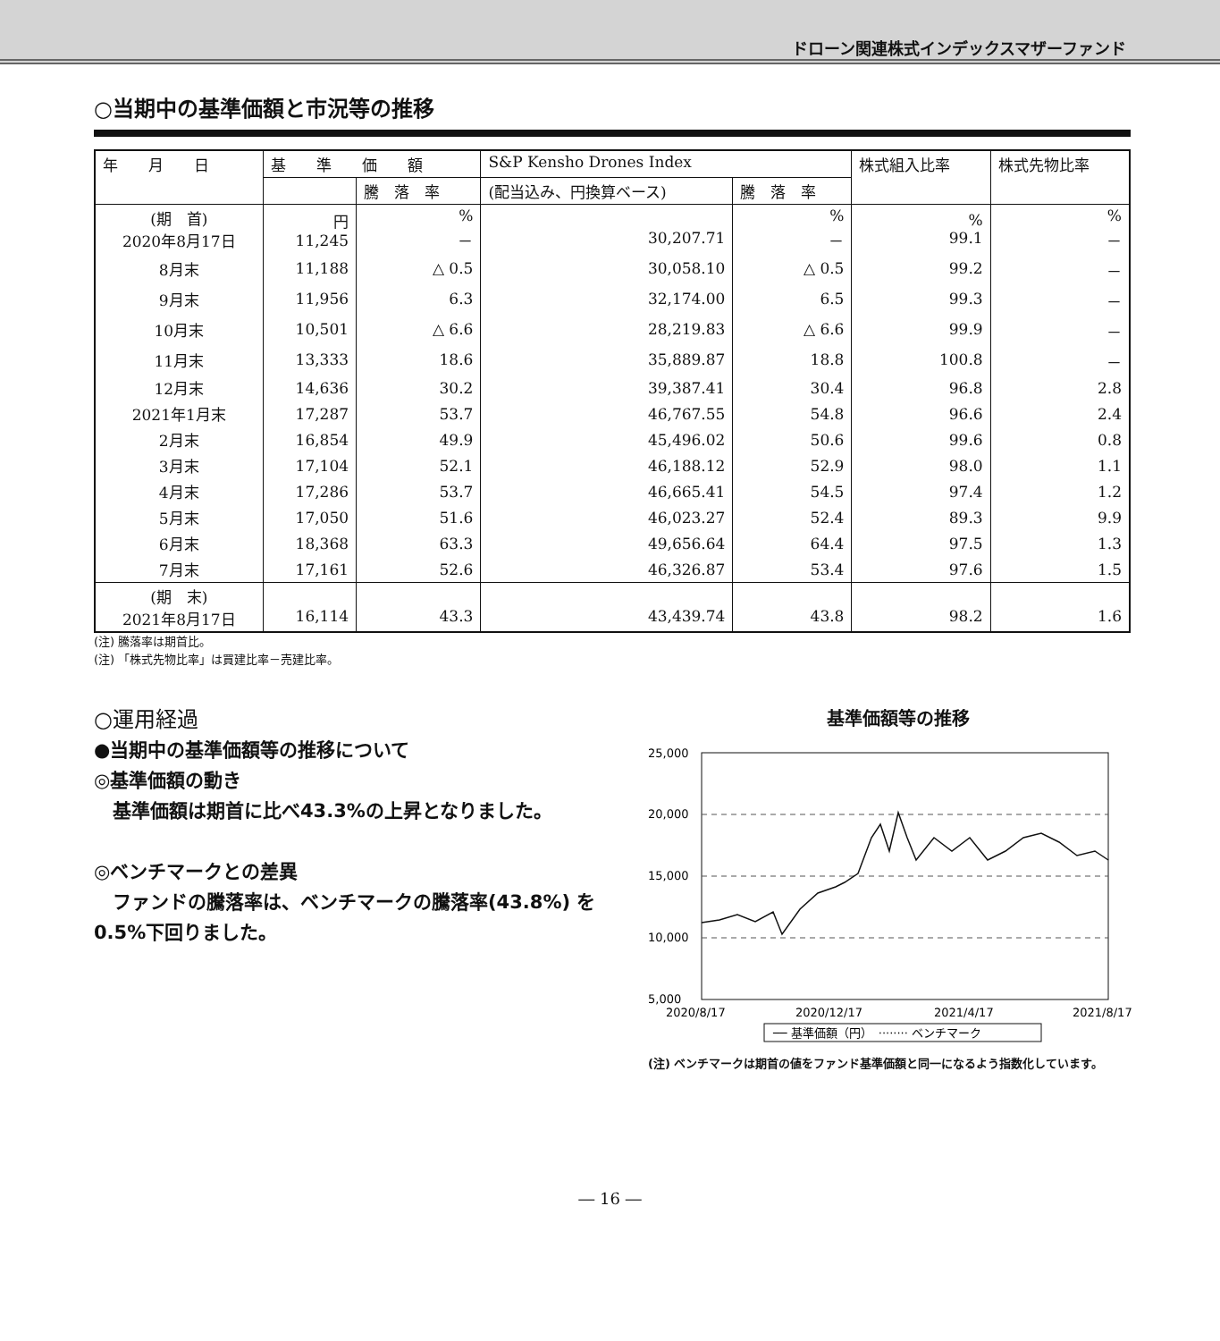ドローン関連株式インデックスマザーファンド
○当期中の基準価額と市況等の推移
| 年 月 日 | 基 準 価 額 | | S&P Kensho Drones Index | | 株式組入比率 | 株式先物比率 |
| --- | --- | --- | --- | --- | --- | --- |
| | | 騰 落 率 | (配当込み、円換算ベース) | 騰 落 率 | | |
| (期 首) 2020年8月17日 | 円 11,245 | % － | 30,207.71 | % － | % 99.1 | % － |
| 8月末 | 11,188 | △ 0.5 | 30,058.10 | △ 0.5 | 99.2 | － |
| 9月末 | 11,956 | 6.3 | 32,174.00 | 6.5 | 99.3 | － |
| 10月末 | 10,501 | △ 6.6 | 28,219.83 | △ 6.6 | 99.9 | － |
| 11月末 | 13,333 | 18.6 | 35,889.87 | 18.8 | 100.8 | － |
| 12月末 | 14,636 | 30.2 | 39,387.41 | 30.4 | 96.8 | 2.8 |
| 2021年1月末 | 17,287 | 53.7 | 46,767.55 | 54.8 | 96.6 | 2.4 |
| 2月末 | 16,854 | 49.9 | 45,496.02 | 50.6 | 99.6 | 0.8 |
| 3月末 | 17,104 | 52.1 | 46,188.12 | 52.9 | 98.0 | 1.1 |
| 4月末 | 17,286 | 53.7 | 46,665.41 | 54.5 | 97.4 | 1.2 |
| 5月末 | 17,050 | 51.6 | 46,023.27 | 52.4 | 89.3 | 9.9 |
| 6月末 | 18,368 | 63.3 | 49,656.64 | 64.4 | 97.5 | 1.3 |
| 7月末 | 17,161 | 52.6 | 46,326.87 | 53.4 | 97.6 | 1.5 |
| (期 末) 2021年8月17日 | 16,114 | 43.3 | 43,439.74 | 43.8 | 98.2 | 1.6 |
(注) 騰落率は期首比。
(注) 「株式先物比率」は買建比率－売建比率。
○運用経過
●当期中の基準価額等の推移について
◎基準価額の動き
　基準価額は期首に比べ43.3%の上昇となりました。
◎ベンチマークとの差異
　ファンドの騰落率は、ベンチマークの騰落率(43.8%) を0.5%下回りました。
基準価額等の推移
25,000
20,000
15,000
10,000
5,000
2020/8/17
2020/12/17
2021/4/17
2021/8/17
── 基準価額（円）　········ ベンチマーク
(注) ベンチマークは期首の値をファンド基準価額と同一になるよう指数化しています。
― 16 ―